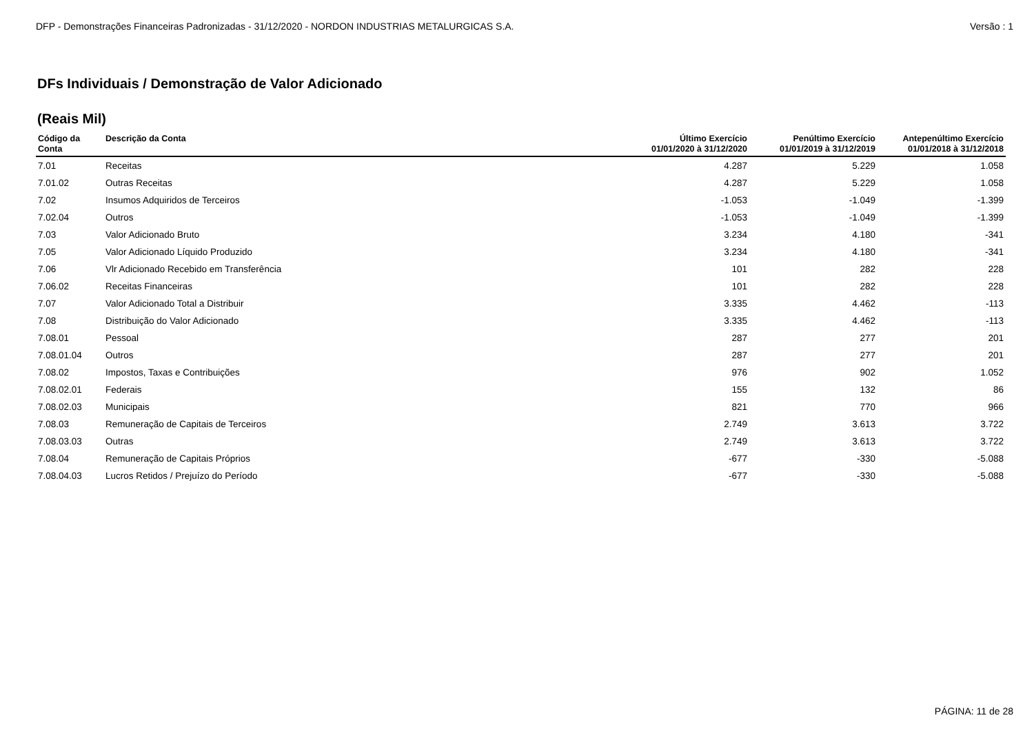DFP - Demonstrações Financeiras Padronizadas - 31/12/2020 - NORDON INDUSTRIAS METALURGICAS S.A. Versão : 1
DFs Individuais / Demonstração de Valor Adicionado
(Reais Mil)
| Código da Conta | Descrição da Conta | Último Exercício 01/01/2020 à 31/12/2020 | Penúltimo Exercício 01/01/2019 à 31/12/2019 | Antepenúltimo Exercício 01/01/2018 à 31/12/2018 |
| --- | --- | --- | --- | --- |
| 7.01 | Receitas | 4.287 | 5.229 | 1.058 |
| 7.01.02 | Outras Receitas | 4.287 | 5.229 | 1.058 |
| 7.02 | Insumos Adquiridos de Terceiros | -1.053 | -1.049 | -1.399 |
| 7.02.04 | Outros | -1.053 | -1.049 | -1.399 |
| 7.03 | Valor Adicionado Bruto | 3.234 | 4.180 | -341 |
| 7.05 | Valor Adicionado Líquido Produzido | 3.234 | 4.180 | -341 |
| 7.06 | Vlr Adicionado Recebido em Transferência | 101 | 282 | 228 |
| 7.06.02 | Receitas Financeiras | 101 | 282 | 228 |
| 7.07 | Valor Adicionado Total a Distribuir | 3.335 | 4.462 | -113 |
| 7.08 | Distribuição do Valor Adicionado | 3.335 | 4.462 | -113 |
| 7.08.01 | Pessoal | 287 | 277 | 201 |
| 7.08.01.04 | Outros | 287 | 277 | 201 |
| 7.08.02 | Impostos, Taxas e Contribuições | 976 | 902 | 1.052 |
| 7.08.02.01 | Federais | 155 | 132 | 86 |
| 7.08.02.03 | Municipais | 821 | 770 | 966 |
| 7.08.03 | Remuneração de Capitais de Terceiros | 2.749 | 3.613 | 3.722 |
| 7.08.03.03 | Outras | 2.749 | 3.613 | 3.722 |
| 7.08.04 | Remuneração de Capitais Próprios | -677 | -330 | -5.088 |
| 7.08.04.03 | Lucros Retidos / Prejuízo do Período | -677 | -330 | -5.088 |
PÁGINA: 11 de 28